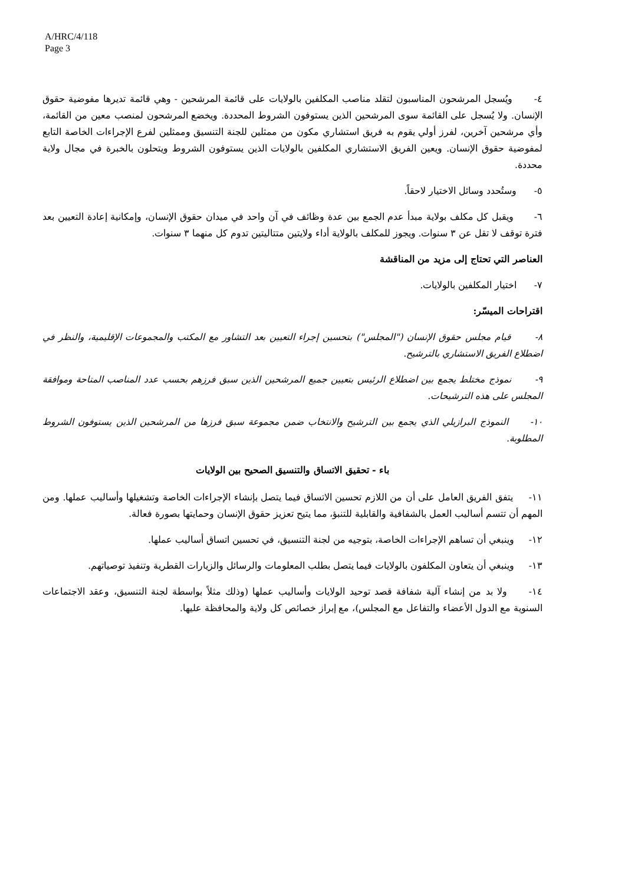A/HRC/4/118
Page 3
٤- ويُسجل المرشحون المناسبون لتقلد مناصب المكلفين بالولايات على قائمة المرشحين - وهي قائمة تديرها مفوضية حقوق الإنسان. ولا يُسجل على القائمة سوى المرشحين الذين يستوفون الشروط المحددة. ويخضع المرشحون لمنصب معين من القائمة، وأي مرشحين آخرين، لفرز أولي يقوم به فريق استشاري مكون من ممثلين للجنة التنسيق وممثلين لفرع الإجراءات الخاصة التابع لمفوضية حقوق الإنسان. ويعين الفريق الاستشاري المكلفين بالولايات الذين يستوفون الشروط ويتحلون بالخبرة في مجال ولاية محددة.
٥- وستُحدد وسائل الاختيار لاحقاً.
٦- ويقبل كل مكلف بولاية مبدأ عدم الجمع بين عدة وظائف في آن واحد في ميدان حقوق الإنسان، وإمكانية إعادة التعيين بعد فترة توقف لا تقل عن ٣ سنوات. ويجوز للمكلف بالولاية أداء ولايتين متتاليتين تدوم كل منهما ٣ سنوات.
العناصر التي تحتاج إلى مزيد من المناقشة
٧- اختيار المكلفين بالولايات.
اقتراحات الميسّر:
٨- قيام مجلس حقوق الإنسان ("المجلس") بتحسين إجراء التعيين بعد التشاور مع المكتب والمجموعات الإقليمية، والنظر في اضطلاع الفريق الاستشاري بالترشيح.
٩- نموذج مختلط يجمع بين اضطلاع الرئيس بتعيين جميع المرشحين الذين سبق فرزهم بحسب عدد المناصب المتاحة وموافقة المجلس على هذه الترشيحات.
١٠- النموذج البرازيلي الذي يجمع بين الترشيح والانتخاب ضمن مجموعة سبق فرزها من المرشحين الذين يستوفون الشروط المطلوبة.
باء - تحقيق الاتساق والتنسيق الصحيح بين الولايات
١١- يتفق الفريق العامل على أن من اللازم تحسين الاتساق فيما يتصل بإنشاء الإجراءات الخاصة وتشغيلها وأساليب عملها. ومن المهم أن تتسم أساليب العمل بالشفافية والقابلية للتنبؤ، مما يتيح تعزيز حقوق الإنسان وحمايتها بصورة فعالة.
١٢- وينبغي أن تساهم الإجراءات الخاصة، بتوجيه من لجنة التنسيق، في تحسين اتساق أساليب عملها.
١٣- وينبغي أن يتعاون المكلفون بالولايات فيما يتصل بطلب المعلومات والرسائل والزيارات القطرية وتنفيذ توصياتهم.
١٤- ولا بد من إنشاء آلية شفافة قصد توحيد الولايات وأساليب عملها (وذلك مثلاً بواسطة لجنة التنسيق، وعقد الاجتماعات السنوية مع الدول الأعضاء والتفاعل مع المجلس)، مع إبراز خصائص كل ولاية والمحافظة عليها.